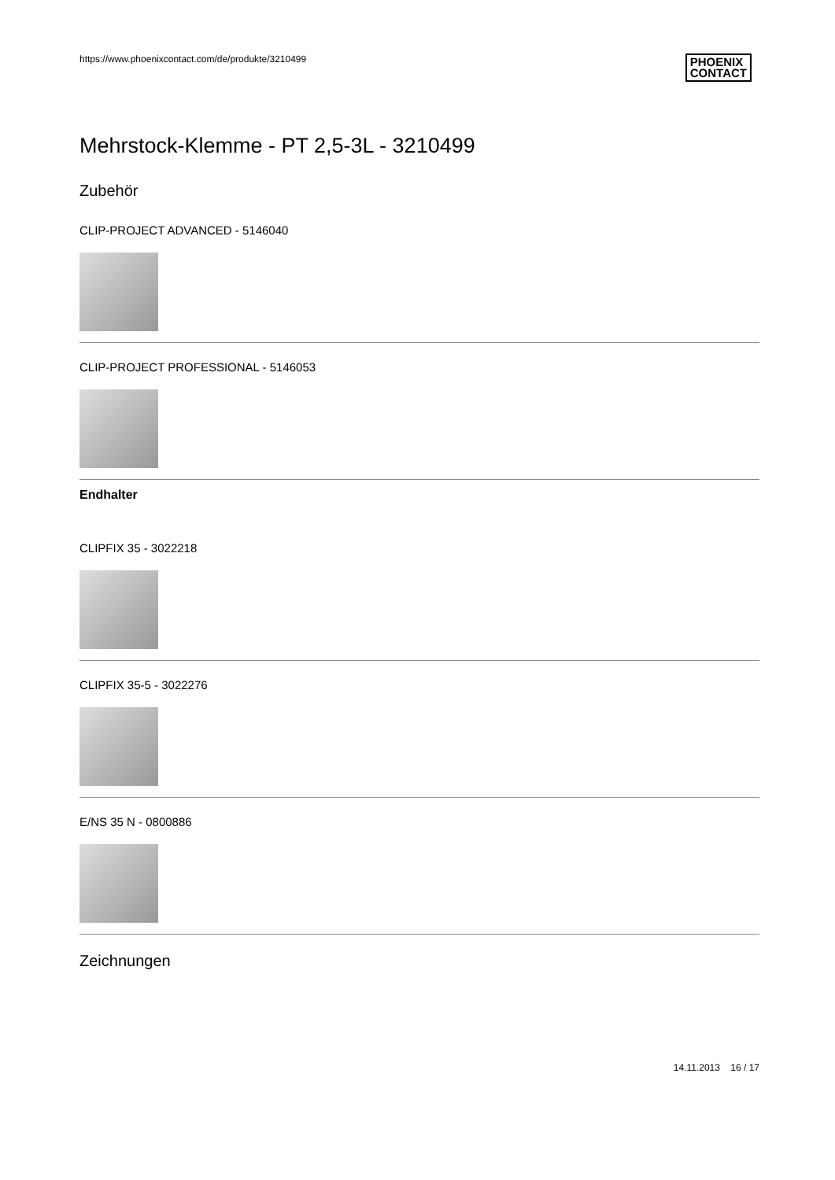https://www.phoenixcontact.com/de/produkte/3210499
PHOENIX
CONTACT
Mehrstock-Klemme - PT 2,5-3L - 3210499
Zubehör
CLIP-PROJECT ADVANCED - 5146040
CLIP-PROJECT PROFESSIONAL - 5146053
Endhalter
CLIPFIX 35 - 3022218
CLIPFIX 35-5 - 3022276
E/NS 35 N - 0800886
Zeichnungen
14.11.2013 16 / 17